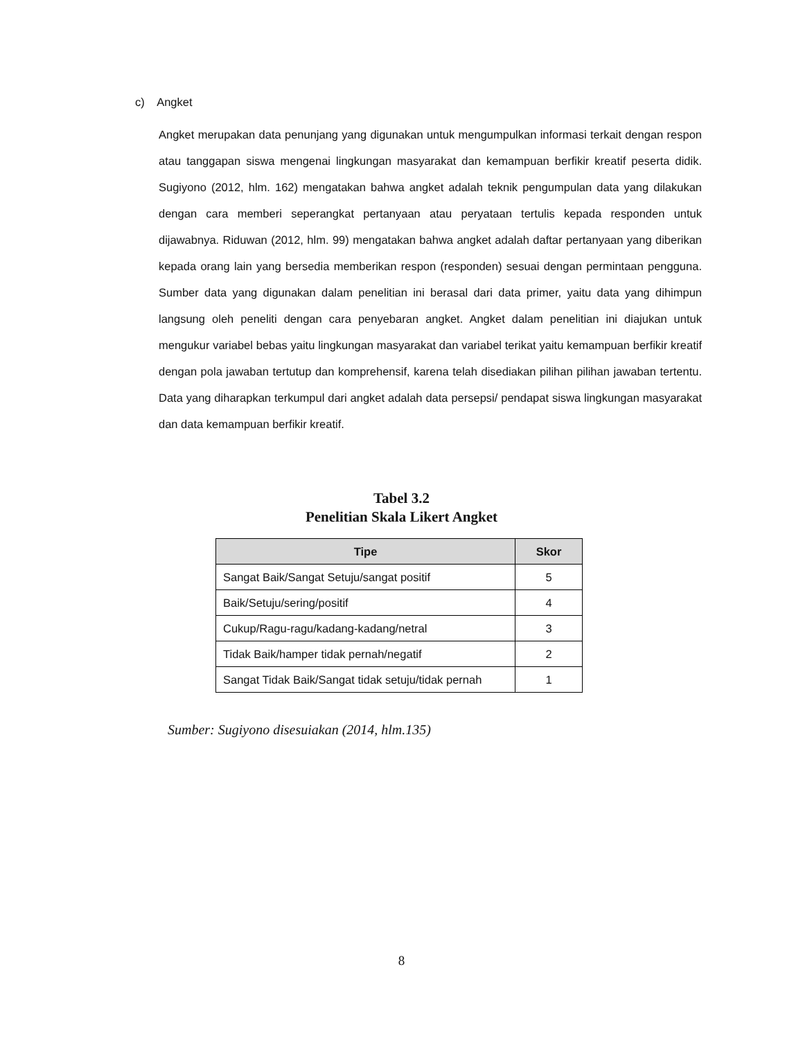c) Angket
Angket merupakan data penunjang yang digunakan untuk mengumpulkan informasi terkait dengan respon atau tanggapan siswa mengenai lingkungan masyarakat dan kemampuan berfikir kreatif peserta didik. Sugiyono (2012, hlm. 162) mengatakan bahwa angket adalah teknik pengumpulan data yang dilakukan dengan cara memberi seperangkat pertanyaan atau peryataan tertulis kepada responden untuk dijawabnya. Riduwan (2012, hlm. 99) mengatakan bahwa angket adalah daftar pertanyaan yang diberikan kepada orang lain yang bersedia memberikan respon (responden) sesuai dengan permintaan pengguna. Sumber data yang digunakan dalam penelitian ini berasal dari data primer, yaitu data yang dihimpun langsung oleh peneliti dengan cara penyebaran angket. Angket dalam penelitian ini diajukan untuk mengukur variabel bebas yaitu lingkungan masyarakat dan variabel terikat yaitu kemampuan berfikir kreatif dengan pola jawaban tertutup dan komprehensif, karena telah disediakan pilihan pilihan jawaban tertentu. Data yang diharapkan terkumpul dari angket adalah data persepsi/ pendapat siswa lingkungan masyarakat dan data kemampuan berfikir kreatif.
Tabel 3.2
Penelitian Skala Likert Angket
| Tipe | Skor |
| --- | --- |
| Sangat Baik/Sangat Setuju/sangat positif | 5 |
| Baik/Setuju/sering/positif | 4 |
| Cukup/Ragu-ragu/kadang-kadang/netral | 3 |
| Tidak Baik/hamper tidak pernah/negatif | 2 |
| Sangat Tidak Baik/Sangat tidak setuju/tidak pernah | 1 |
Sumber: Sugiyono disesuiakan (2014, hlm.135)
8